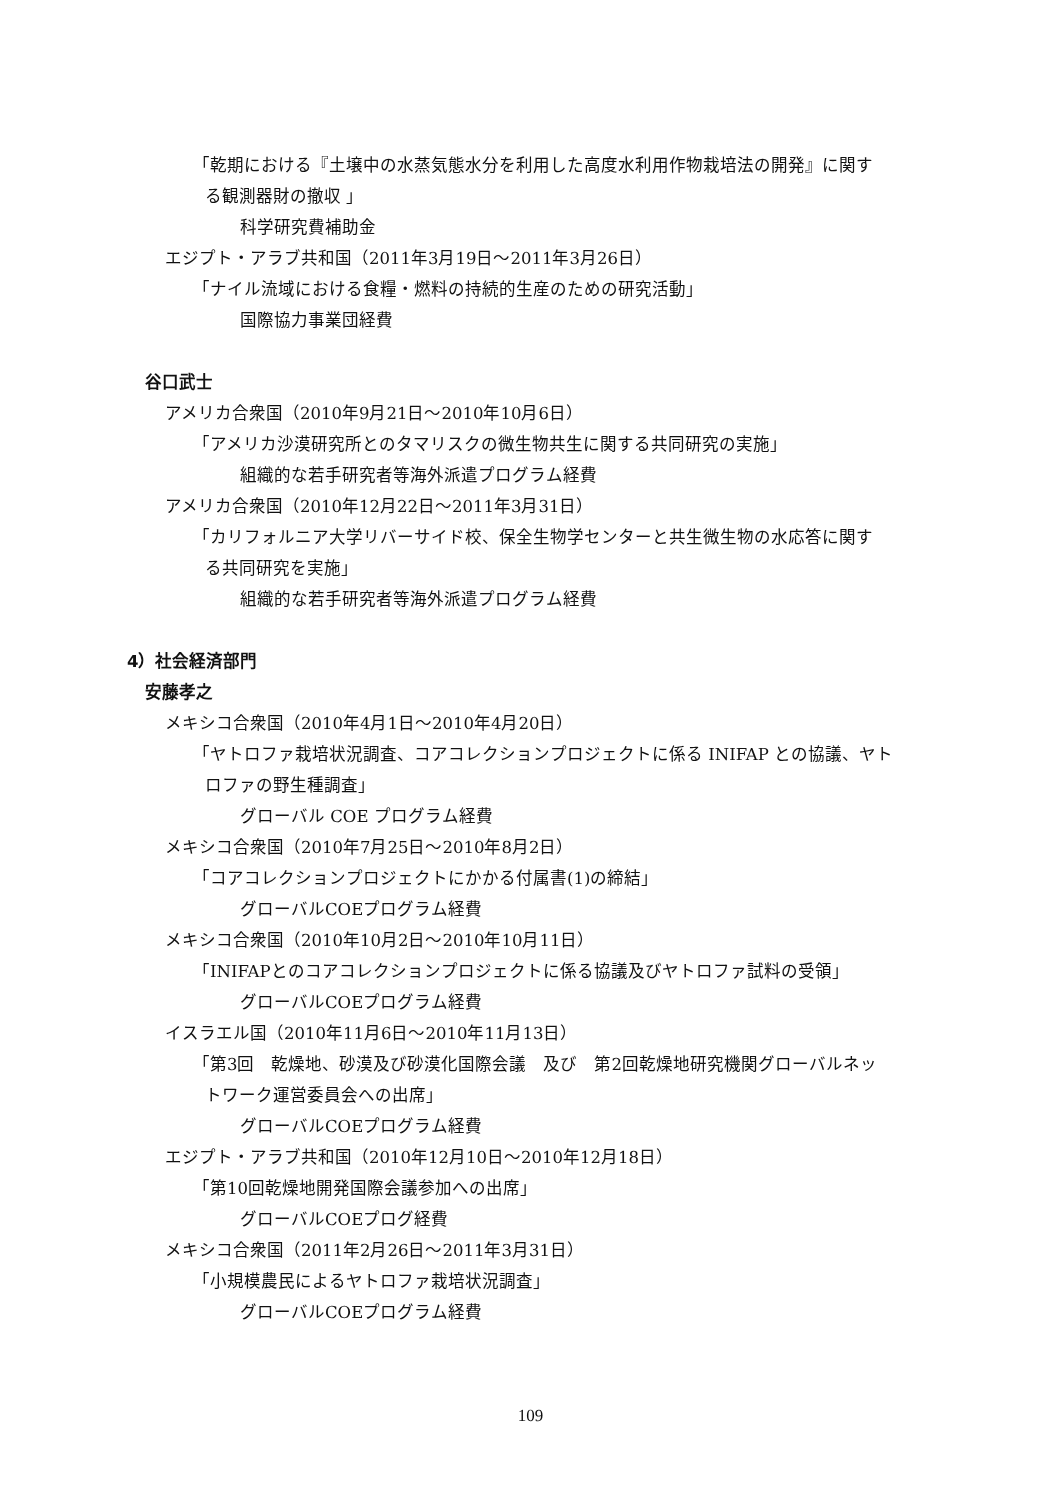「乾期における『土壌中の水蒸気態水分を利用した高度水利用作物栽培法の開発』に関す
る観測器財の撤収 」
科学研究費補助金
エジプト・アラブ共和国（2011年3月19日～2011年3月26日）
「ナイル流域における食糧・燃料の持続的生産のための研究活動」
国際協力事業団経費
谷口武士
アメリカ合衆国（2010年9月21日～2010年10月6日）
「アメリカ沙漠研究所とのタマリスクの微生物共生に関する共同研究の実施」
組織的な若手研究者等海外派遣プログラム経費
アメリカ合衆国（2010年12月22日～2011年3月31日）
「カリフォルニア大学リバーサイド校、保全生物学センターと共生微生物の水応答に関す
る共同研究を実施」
組織的な若手研究者等海外派遣プログラム経費
4）社会経済部門
安藤孝之
メキシコ合衆国（2010年4月1日～2010年4月20日）
「ヤトロファ栽培状況調査、コアコレクションプロジェクトに係る INIFAP との協議、ヤト
ロファの野生種調査」
グローバル COE プログラム経費
メキシコ合衆国（2010年7月25日～2010年8月2日）
「コアコレクションプロジェクトにかかる付属書(1)の締結」
グローバルCOEプログラム経費
メキシコ合衆国（2010年10月2日～2010年10月11日）
「INIFAPとのコアコレクションプロジェクトに係る協議及びヤトロファ試料の受領」
グローバルCOEプログラム経費
イスラエル国（2010年11月6日～2010年11月13日）
「第3回　乾燥地、砂漠及び砂漠化国際会議　及び　第2回乾燥地研究機関グローバルネッ
トワーク運営委員会への出席」
グローバルCOEプログラム経費
エジプト・アラブ共和国（2010年12月10日～2010年12月18日）
「第10回乾燥地開発国際会議参加への出席」
グローバルCOEプログ経費
メキシコ合衆国（2011年2月26日～2011年3月31日）
「小規模農民によるヤトロファ栽培状況調査」
グローバルCOEプログラム経費
109